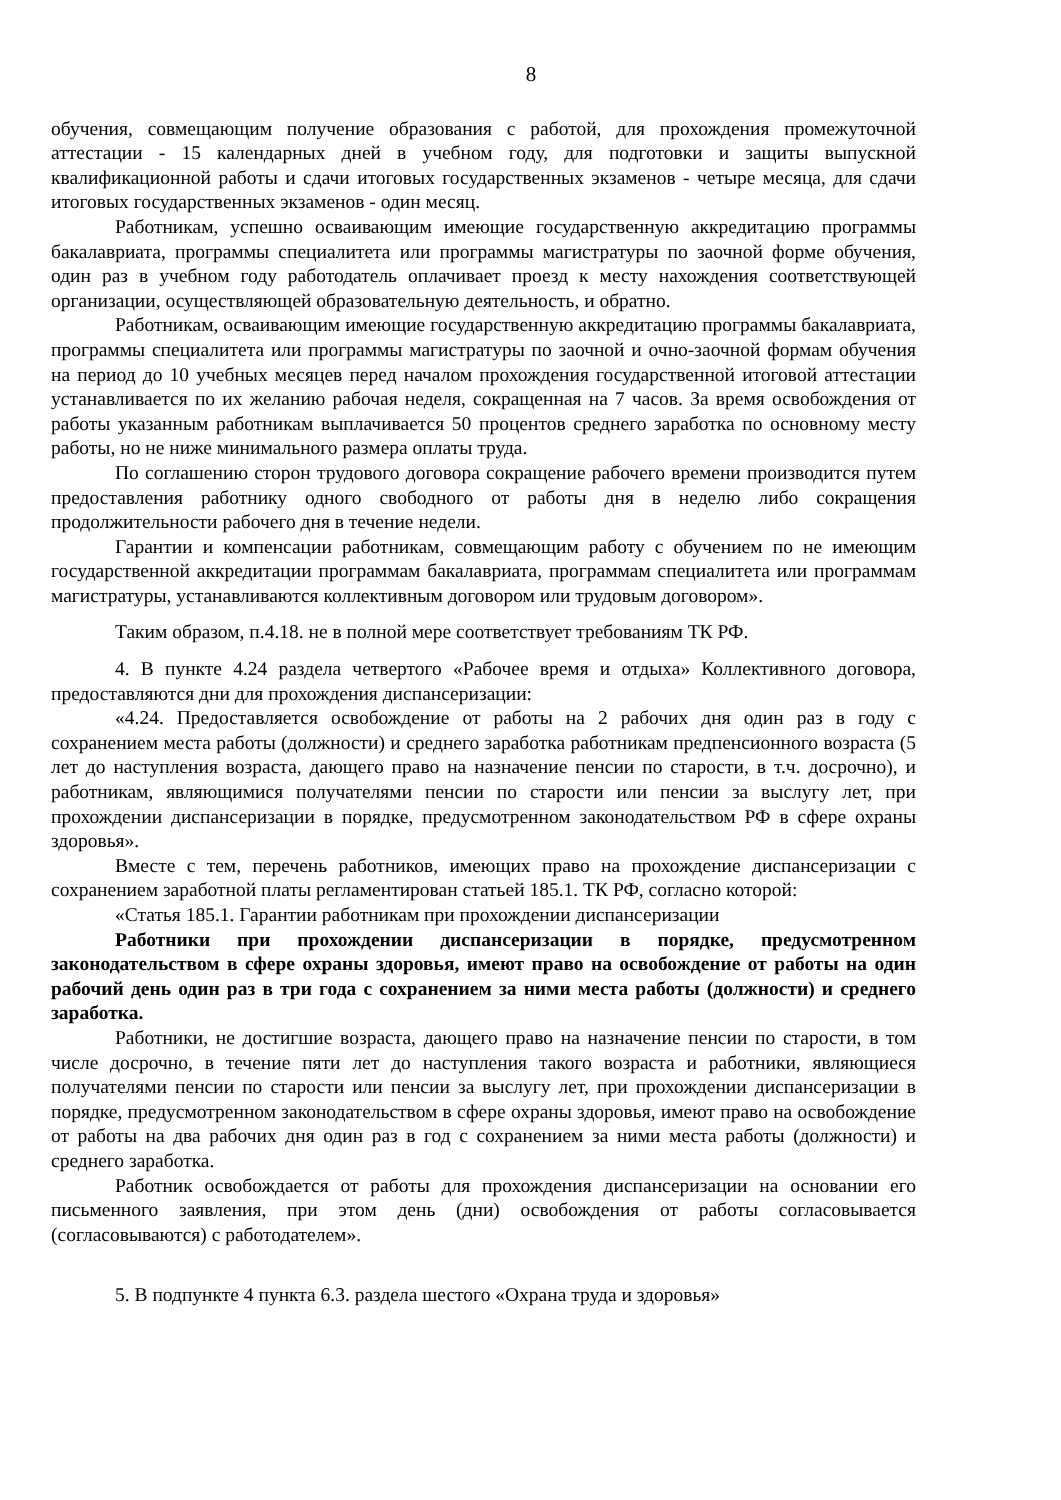8
обучения, совмещающим получение образования с работой, для прохождения промежуточной аттестации - 15 календарных дней в учебном году, для подготовки и защиты выпускной квалификационной работы и сдачи итоговых государственных экзаменов - четыре месяца, для сдачи итоговых государственных экзаменов - один месяц.
Работникам, успешно осваивающим имеющие государственную аккредитацию программы бакалавриата, программы специалитета или программы магистратуры по заочной форме обучения, один раз в учебном году работодатель оплачивает проезд к месту нахождения соответствующей организации, осуществляющей образовательную деятельность, и обратно.
Работникам, осваивающим имеющие государственную аккредитацию программы бакалавриата, программы специалитета или программы магистратуры по заочной и очно-заочной формам обучения на период до 10 учебных месяцев перед началом прохождения государственной итоговой аттестации устанавливается по их желанию рабочая неделя, сокращенная на 7 часов. За время освобождения от работы указанным работникам выплачивается 50 процентов среднего заработка по основному месту работы, но не ниже минимального размера оплаты труда.
По соглашению сторон трудового договора сокращение рабочего времени производится путем предоставления работнику одного свободного от работы дня в неделю либо сокращения продолжительности рабочего дня в течение недели.
Гарантии и компенсации работникам, совмещающим работу с обучением по не имеющим государственной аккредитации программам бакалавриата, программам специалитета или программам магистратуры, устанавливаются коллективным договором или трудовым договором».
Таким образом, п.4.18. не в полной мере соответствует требованиям ТК РФ.
4. В пункте 4.24 раздела четвертого «Рабочее время и отдыха» Коллективного договора, предоставляются дни для прохождения диспансеризации:
«4.24. Предоставляется освобождение от работы на 2 рабочих дня один раз в году с сохранением места работы (должности) и среднего заработка работникам предпенсионного возраста (5 лет до наступления возраста, дающего право на назначение пенсии по старости, в т.ч. досрочно), и работникам, являющимися получателями пенсии по старости или пенсии за выслугу лет, при прохождении диспансеризации в порядке, предусмотренном законодательством РФ в сфере охраны здоровья».
Вместе с тем, перечень работников, имеющих право на прохождение диспансеризации с сохранением заработной платы регламентирован статьей 185.1. ТК РФ, согласно которой:
«Статья 185.1. Гарантии работникам при прохождении диспансеризации
Работники при прохождении диспансеризации в порядке, предусмотренном законодательством в сфере охраны здоровья, имеют право на освобождение от работы на один рабочий день один раз в три года с сохранением за ними места работы (должности) и среднего заработка.
Работники, не достигшие возраста, дающего право на назначение пенсии по старости, в том числе досрочно, в течение пяти лет до наступления такого возраста и работники, являющиеся получателями пенсии по старости или пенсии за выслугу лет, при прохождении диспансеризации в порядке, предусмотренном законодательством в сфере охраны здоровья, имеют право на освобождение от работы на два рабочих дня один раз в год с сохранением за ними места работы (должности) и среднего заработка.
Работник освобождается от работы для прохождения диспансеризации на основании его письменного заявления, при этом день (дни) освобождения от работы согласовывается (согласовываются) с работодателем».
5. В подпункте 4 пункта 6.3. раздела шестого «Охрана труда и здоровья»